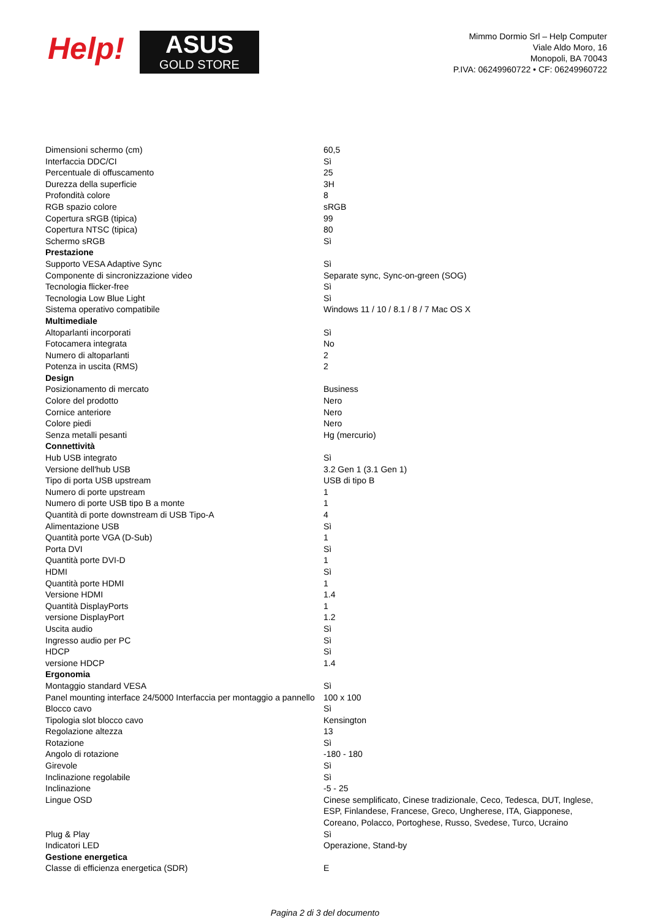Help!
ASUS
GOLD STORE
Mimmo Dormio Srl – Help Computer
Viale Aldo Moro, 16
Monopoli, BA 70043
P.IVA: 06249960722 • CF: 06249960722
| Dimensioni schermo (cm) | 60,5 |
| Interfaccia DDC/CI | Sì |
| Percentuale di offuscamento | 25 |
| Durezza della superficie | 3H |
| Profondità colore | 8 |
| RGB spazio colore | sRGB |
| Copertura sRGB (tipica) | 99 |
| Copertura NTSC (tipica) | 80 |
| Schermo sRGB | Sì |
| Prestazione | |
| Supporto VESA Adaptive Sync | Sì |
| Componente di sincronizzazione video | Separate sync, Sync-on-green (SOG) |
| Tecnologia flicker-free | Sì |
| Tecnologia Low Blue Light | Sì |
| Sistema operativo compatibile | Windows 11 / 10 / 8.1 / 8 / 7 Mac OS X |
| Multimediale | |
| Altoparlanti incorporati | Sì |
| Fotocamera integrata | No |
| Numero di altoparlanti | 2 |
| Potenza in uscita (RMS) | 2 |
| Design | |
| Posizionamento di mercato | Business |
| Colore del prodotto | Nero |
| Cornice anteriore | Nero |
| Colore piedi | Nero |
| Senza metalli pesanti | Hg (mercurio) |
| Connettività | |
| Hub USB integrato | Sì |
| Versione dell'hub USB | 3.2 Gen 1 (3.1 Gen 1) |
| Tipo di porta USB upstream | USB di tipo B |
| Numero di porte upstream | 1 |
| Numero di porte USB tipo B a monte | 1 |
| Quantità di porte downstream di USB Tipo-A | 4 |
| Alimentazione USB | Sì |
| Quantità porte VGA (D-Sub) | 1 |
| Porta DVI | Sì |
| Quantità porte DVI-D | 1 |
| HDMI | Sì |
| Quantità porte HDMI | 1 |
| Versione HDMI | 1.4 |
| Quantità DisplayPorts | 1 |
| versione DisplayPort | 1.2 |
| Uscita audio | Sì |
| Ingresso audio per PC | Sì |
| HDCP | Sì |
| versione HDCP | 1.4 |
| Ergonomia | |
| Montaggio standard VESA | Sì |
| Panel mounting interface 24/5000 Interfaccia per montaggio a pannello | 100 x 100 |
| Blocco cavo | Sì |
| Tipologia slot blocco cavo | Kensington |
| Regolazione altezza | 13 |
| Rotazione | Sì |
| Angolo di rotazione | -180 - 180 |
| Girevole | Sì |
| Inclinazione regolabile | Sì |
| Inclinazione | -5 - 25 |
| Lingue OSD | Cinese semplificato, Cinese tradizionale, Ceco, Tedesca, DUT, Inglese, ESP, Finlandese, Francese, Greco, Ungherese, ITA, Giapponese, Coreano, Polacco, Portoghese, Russo, Svedese, Turco, Ucraino |
| Plug & Play | Sì |
| Indicatori LED | Operazione, Stand-by |
| Gestione energetica | |
| Classe di efficienza energetica (SDR) | E |
Pagina 2 di 3 del documento